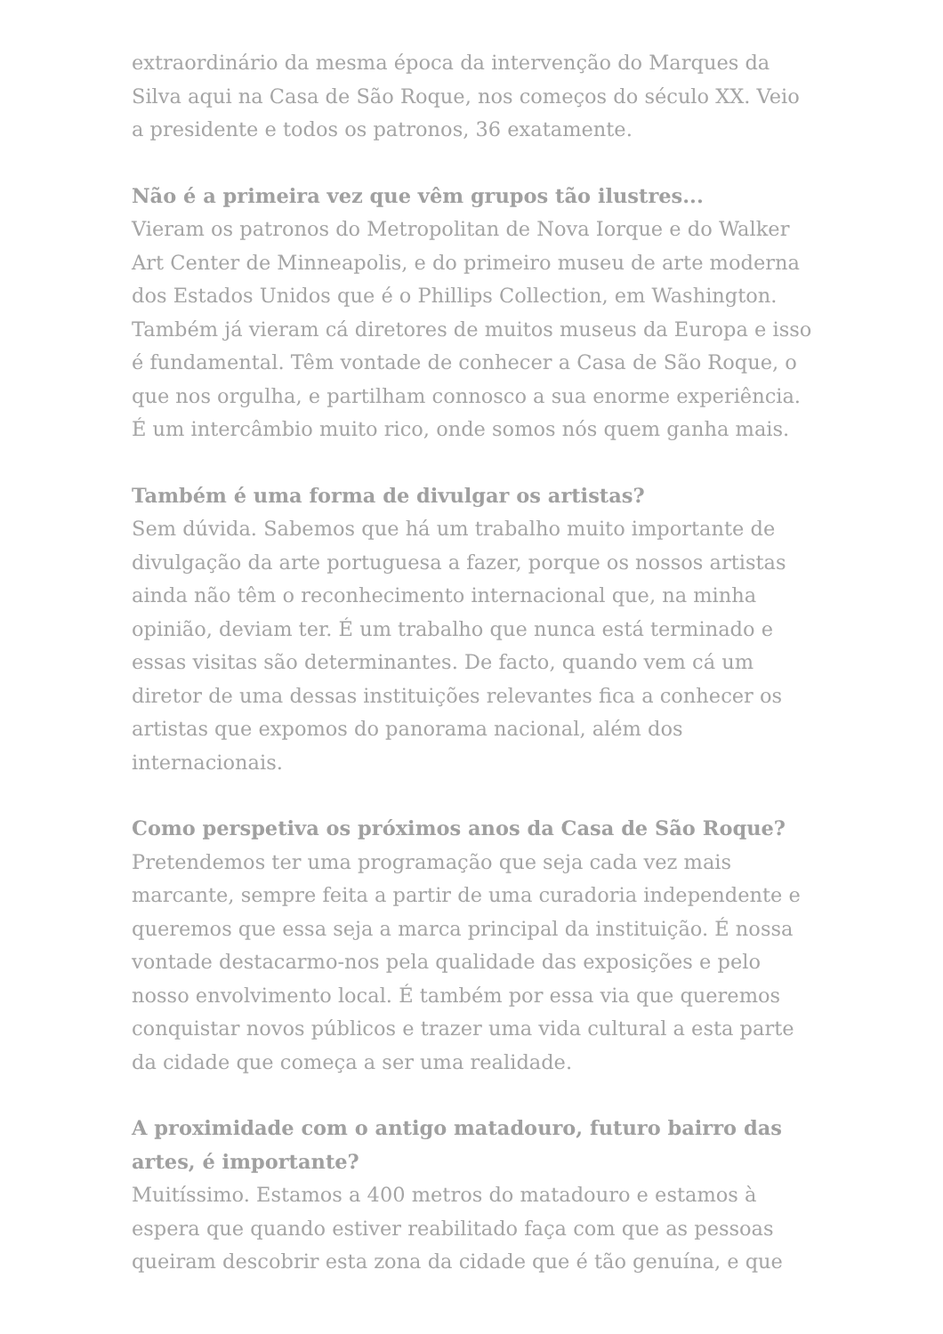extraordinário da mesma época da intervenção do Marques da Silva aqui na Casa de São Roque, nos começos do século XX. Veio a presidente e todos os patronos, 36 exatamente.
Não é a primeira vez que vêm grupos tão ilustres...
Vieram os patronos do Metropolitan de Nova Iorque e do Walker Art Center de Minneapolis, e do primeiro museu de arte moderna dos Estados Unidos que é o Phillips Collection, em Washington. Também já vieram cá diretores de muitos museus da Europa e isso é fundamental. Têm vontade de conhecer a Casa de São Roque, o que nos orgulha, e partilham connosco a sua enorme experiência. É um intercâmbio muito rico, onde somos nós quem ganha mais.
Também é uma forma de divulgar os artistas?
Sem dúvida. Sabemos que há um trabalho muito importante de divulgação da arte portuguesa a fazer, porque os nossos artistas ainda não têm o reconhecimento internacional que, na minha opinião, deviam ter. É um trabalho que nunca está terminado e essas visitas são determinantes. De facto, quando vem cá um diretor de uma dessas instituições relevantes fica a conhecer os artistas que expomos do panorama nacional, além dos internacionais.
Como perspetiva os próximos anos da Casa de São Roque?
Pretendemos ter uma programação que seja cada vez mais marcante, sempre feita a partir de uma curadoria independente e queremos que essa seja a marca principal da instituição. É nossa vontade destacarmo-nos pela qualidade das exposições e pelo nosso envolvimento local. É também por essa via que queremos conquistar novos públicos e trazer uma vida cultural a esta parte da cidade que começa a ser uma realidade.
A proximidade com o antigo matadouro, futuro bairro das artes, é importante?
Muitíssimo. Estamos a 400 metros do matadouro e estamos à espera que quando estiver reabilitado faça com que as pessoas queiram descobrir esta zona da cidade que é tão genuína, e que